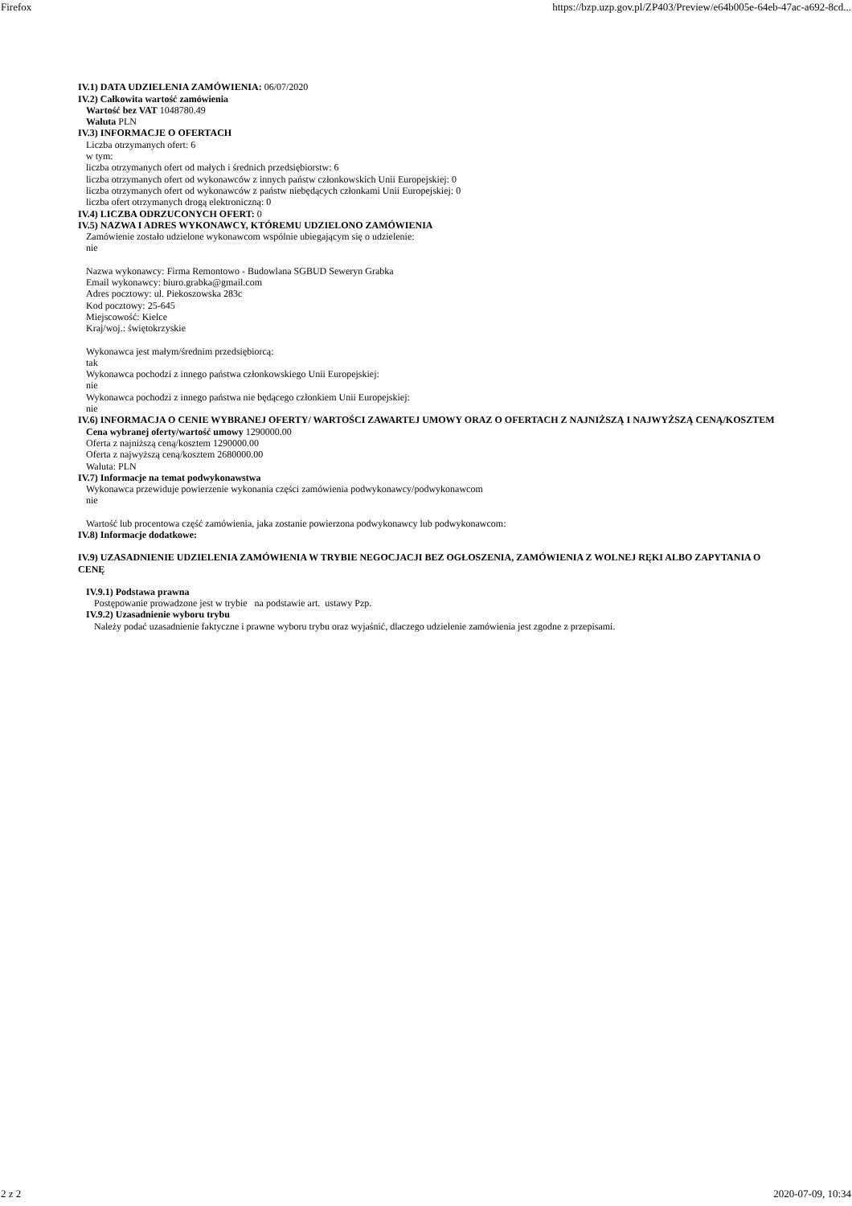Firefox https://bzp.uzp.gov.pl/ZP403/Preview/e64b005e-64eb-47ac-a692-8cd...
IV.1) DATA UDZIELENIA ZAMÓWIENIA: 06/07/2020
IV.2) Całkowita wartość zamówienia
Wartość bez VAT 1048780.49
Waluta PLN
IV.3) INFORMACJE O OFERTACH
Liczba otrzymanych ofert: 6
w tym:
liczba otrzymanych ofert od małych i średnich przedsiębiorstw: 6
liczba otrzymanych ofert od wykonawców z innych państw członkowskich Unii Europejskiej: 0
liczba otrzymanych ofert od wykonawców z państw niebędących członkami Unii Europejskiej: 0
liczba ofert otrzymanych drogą elektroniczną: 0
IV.4) LICZBA ODRZUCONYCH OFERT: 0
IV.5) NAZWA I ADRES WYKONAWCY, KTÓREMU UDZIELONO ZAMÓWIENIA
Zamówienie zostało udzielone wykonawcom wspólnie ubiegającym się o udzielenie:
nie
Nazwa wykonawcy: Firma Remontowo - Budowlana SGBUD Seweryn Grabka
Email wykonawcy: biuro.grabka@gmail.com
Adres pocztowy: ul. Piekoszowska 283c
Kod pocztowy: 25-645
Miejscowość: Kielce
Kraj/woj.: świętokrzyskie
Wykonawca jest małym/średnim przedsiębiorcą:
tak
Wykonawca pochodzi z innego państwa członkowskiego Unii Europejskiej:
nie
Wykonawca pochodzi z innego państwa nie będącego członkiem Unii Europejskiej:
nie
IV.6) INFORMACJA O CENIE WYBRANEJ OFERTY/ WARTOŚCI ZAWARTEJ UMOWY ORAZ O OFERTACH Z NAJNIŻSZĄ I NAJWYŻSZĄ CENĄ/KOSZTEM
Cena wybranej oferty/wartość umowy 1290000.00
Oferta z najniższą ceną/kosztem 1290000.00
Oferta z najwyższą ceną/kosztem 2680000.00
Waluta: PLN
IV.7) Informacje na temat podwykonawstwa
Wykonawca przewiduje powierzenie wykonania części zamówienia podwykonawcy/podwykonawcom
nie
Wartość lub procentowa część zamówienia, jaka zostanie powierzona podwykonawcy lub podwykonawcom:
IV.8) Informacje dodatkowe:
IV.9) UZASADNIENIE UDZIELENIA ZAMÓWIENIA W TRYBIE NEGOCJACJI BEZ OGŁOSZENIA, ZAMÓWIENIA Z WOLNEJ RĘKI ALBO ZAPYTANIA O CENĘ
IV.9.1) Podstawa prawna
Postępowanie prowadzone jest w trybie na podstawie art. ustawy Pzp.
IV.9.2) Uzasadnienie wyboru trybu
Należy podać uzasadnienie faktyczne i prawne wyboru trybu oraz wyjaśnić, dlaczego udzielenie zamówienia jest zgodne z przepisami.
2 z 2 2020-07-09, 10:34